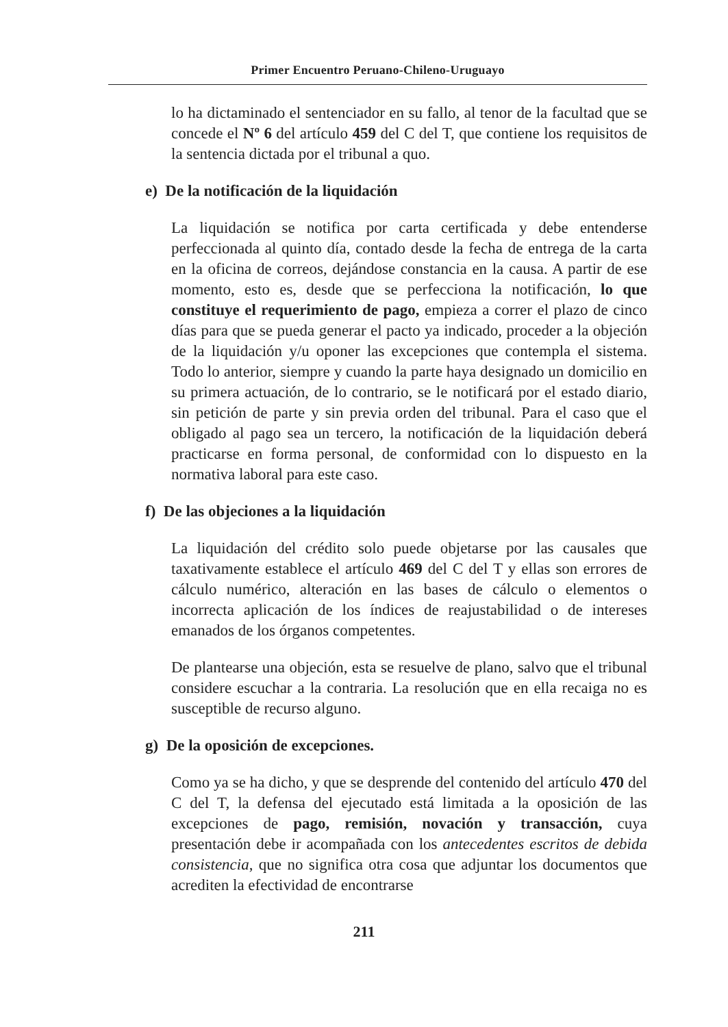Primer Encuentro Peruano-Chileno-Uruguayo
lo ha dictaminado el sentenciador en su fallo, al tenor de la facultad que se concede el Nº 6 del artículo 459 del C del T, que contiene los requisitos de la sentencia dictada por el tribunal a quo.
e) De la notificación de la liquidación
La liquidación se notifica por carta certificada y debe entenderse perfeccionada al quinto día, contado desde la fecha de entrega de la carta en la oficina de correos, dejándose constancia en la causa. A partir de ese momento, esto es, desde que se perfecciona la notificación, lo que constituye el requerimiento de pago, empieza a correr el plazo de cinco días para que se pueda generar el pacto ya indicado, proceder a la objeción de la liquidación y/u oponer las excepciones que contempla el sistema. Todo lo anterior, siempre y cuando la parte haya designado un domicilio en su primera actuación, de lo contrario, se le notificará por el estado diario, sin petición de parte y sin previa orden del tribunal. Para el caso que el obligado al pago sea un tercero, la notificación de la liquidación deberá practicarse en forma personal, de conformidad con lo dispuesto en la normativa laboral para este caso.
f) De las objeciones a la liquidación
La liquidación del crédito solo puede objetarse por las causales que taxativamente establece el artículo 469 del C del T y ellas son errores de cálculo numérico, alteración en las bases de cálculo o elementos o incorrecta aplicación de los índices de reajustabilidad o de intereses emanados de los órganos competentes.
De plantearse una objeción, esta se resuelve de plano, salvo que el tribunal considere escuchar a la contraria. La resolución que en ella recaiga no es susceptible de recurso alguno.
g) De la oposición de excepciones.
Como ya se ha dicho, y que se desprende del contenido del artículo 470 del C del T, la defensa del ejecutado está limitada a la oposición de las excepciones de pago, remisión, novación y transacción, cuya presentación debe ir acompañada con los antecedentes escritos de debida consistencia, que no significa otra cosa que adjuntar los documentos que acrediten la efectividad de encontrarse
211